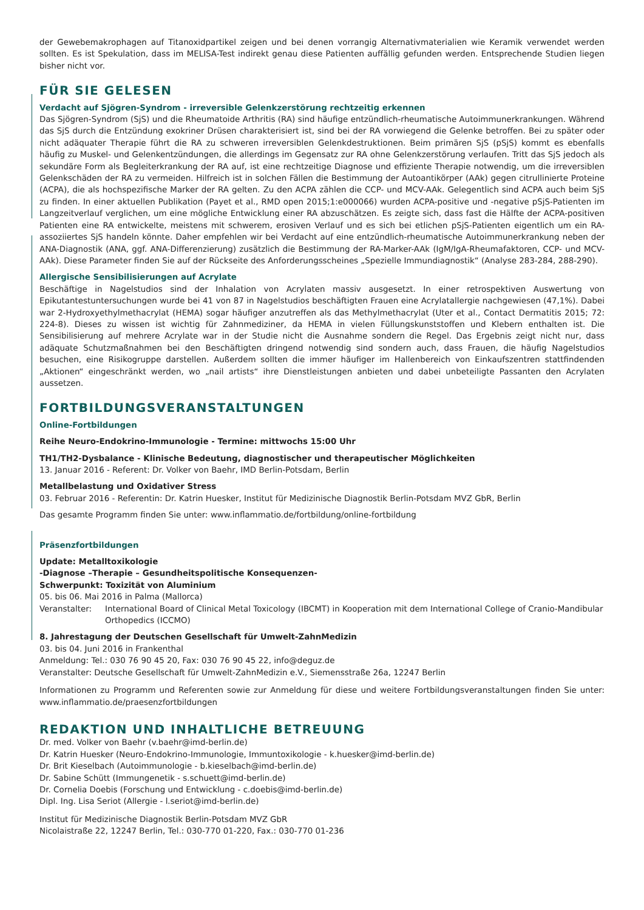der Gewebemakrophagen auf Titanoxidpartikel zeigen und bei denen vorrangig Alternativmaterialien wie Keramik verwendet werden sollten. Es ist Spekulation, dass im MELISA-Test indirekt genau diese Patienten auffällig gefunden werden. Entsprechende Studien liegen bisher nicht vor.
FÜR SIE GELESEN
Verdacht auf Sjögren-Syndrom - irreversible Gelenkzerstörung rechtzeitig erkennen
Das Sjögren-Syndrom (SjS) und die Rheumatoide Arthritis (RA) sind häufige entzündlich-rheumatische Autoimmunerkrankungen. Während das SjS durch die Entzündung exokriner Drüsen charakterisiert ist, sind bei der RA vorwiegend die Gelenke betroffen. Bei zu später oder nicht adäquater Therapie führt die RA zu schweren irreversiblen Gelenkdestruktionen. Beim primären SjS (pSjS) kommt es ebenfalls häufig zu Muskel- und Gelenkentzündungen, die allerdings im Gegensatz zur RA ohne Gelenkzerstörung verlaufen. Tritt das SjS jedoch als sekundäre Form als Begleiterkrankung der RA auf, ist eine rechtzeitige Diagnose und effiziente Therapie notwendig, um die irreversiblen Gelenkschäden der RA zu vermeiden. Hilfreich ist in solchen Fällen die Bestimmung der Autoantikörper (AAk) gegen citrullinierte Proteine (ACPA), die als hochspezifische Marker der RA gelten. Zu den ACPA zählen die CCP- und MCV-AAk. Gelegentlich sind ACPA auch beim SjS zu finden. In einer aktuellen Publikation (Payet et al., RMD open 2015;1:e000066) wurden ACPA-positive und -negative pSjS-Patienten im Langzeitverlauf verglichen, um eine mögliche Entwicklung einer RA abzuschätzen. Es zeigte sich, dass fast die Hälfte der ACPA-positiven Patienten eine RA entwickelte, meistens mit schwerem, erosiven Verlauf und es sich bei etlichen pSjS-Patienten eigentlich um ein RA-assoziiertes SjS handeln könnte. Daher empfehlen wir bei Verdacht auf eine entzündlich-rheumatische Autoimmunerkrankung neben der ANA-Diagnostik (ANA, ggf. ANA-Differenzierung) zusätzlich die Bestimmung der RA-Marker-AAk (IgM/IgA-Rheumafaktoren, CCP- und MCV-AAk). Diese Parameter finden Sie auf der Rückseite des Anforderungsscheines „Spezielle Immundiagnostik“ (Analyse 283-284, 288-290).
Allergische Sensibilisierungen auf Acrylate
Beschäftige in Nagelstudios sind der Inhalation von Acrylaten massiv ausgesetzt. In einer retrospektiven Auswertung von Epikutantestuntersuchungen wurde bei 41 von 87 in Nagelstudios beschäftigten Frauen eine Acrylatallergie nachgewiesen (47,1%). Dabei war 2-Hydroxyethylmethacrylat (HEMA) sogar häufiger anzutreffen als das Methylmethacrylat (Uter et al., Contact Dermatitis 2015; 72: 224-8). Dieses zu wissen ist wichtig für Zahnmediziner, da HEMA in vielen Füllungskunststoffen und Klebern enthalten ist. Die Sensibilisierung auf mehrere Acrylate war in der Studie nicht die Ausnahme sondern die Regel. Das Ergebnis zeigt nicht nur, dass adäquate Schutzmaßnahmen bei den Beschäftigten dringend notwendig sind sondern auch, dass Frauen, die häufig Nagelstudios besuchen, eine Risikogruppe darstellen. Außerdem sollten die immer häufiger im Hallenbereich von Einkaufszentren stattfindenden „Aktionen“ eingeschränkt werden, wo „nail artists“ ihre Dienstleistungen anbieten und dabei unbeteiligte Passanten den Acrylaten aussetzen.
FORTBILDUNGSVERANSTALTUNGEN
Online-Fortbildungen
Reihe Neuro-Endokrino-Immunologie - Termine: mittwochs 15:00 Uhr
TH1/TH2-Dysbalance - Klinische Bedeutung, diagnostischer und therapeutischer Möglichkeiten
13. Januar 2016 - Referent: Dr. Volker von Baehr, IMD Berlin-Potsdam, Berlin
Metallbelastung und Oxidativer Stress
03. Februar 2016 - Referentin: Dr. Katrin Huesker, Institut für Medizinische Diagnostik Berlin-Potsdam MVZ GbR, Berlin
Das gesamte Programm finden Sie unter: www.inflammatio.de/fortbildung/online-fortbildung
Präsenzfortbildungen
Update: Metalltoxikologie
-Diagnose –Therapie – Gesundheitspolitische Konsequenzen-
Schwerpunkt: Toxizität von Aluminium
05. bis 06. Mai 2016 in Palma (Mallorca)
Veranstalter: International Board of Clinical Metal Toxicology (IBCMT) in Kooperation mit dem International College of Cranio-Mandibular Orthopedics (ICCMO)
8. Jahrestagung der Deutschen Gesellschaft für Umwelt-ZahnMedizin
03. bis 04. Juni 2016 in Frankenthal
Anmeldung: Tel.: 030 76 90 45 20, Fax: 030 76 90 45 22, info@deguz.de
Veranstalter: Deutsche Gesellschaft für Umwelt-ZahnMedizin e.V., Siemensstraße 26a, 12247 Berlin
Informationen zu Programm und Referenten sowie zur Anmeldung für diese und weitere Fortbildungsveranstaltungen finden Sie unter: www.inflammatio.de/praesenzfortbildungen
REDAKTION UND INHALTLICHE BETREUUNG
Dr. med. Volker von Baehr (v.baehr@imd-berlin.de)
Dr. Katrin Huesker (Neuro-Endokrino-Immunologie, Immuntoxikologie - k.huesker@imd-berlin.de)
Dr. Brit Kieselbach (Autoimmunologie - b.kieselbach@imd-berlin.de)
Dr. Sabine Schütt (Immungenetik - s.schuett@imd-berlin.de)
Dr. Cornelia Doebis (Forschung und Entwicklung - c.doebis@imd-berlin.de)
Dipl. Ing. Lisa Seriot (Allergie - l.seriot@imd-berlin.de)
Institut für Medizinische Diagnostik Berlin-Potsdam MVZ GbR
Nicolaistraße 22, 12247 Berlin, Tel.: 030-770 01-220, Fax.: 030-770 01-236